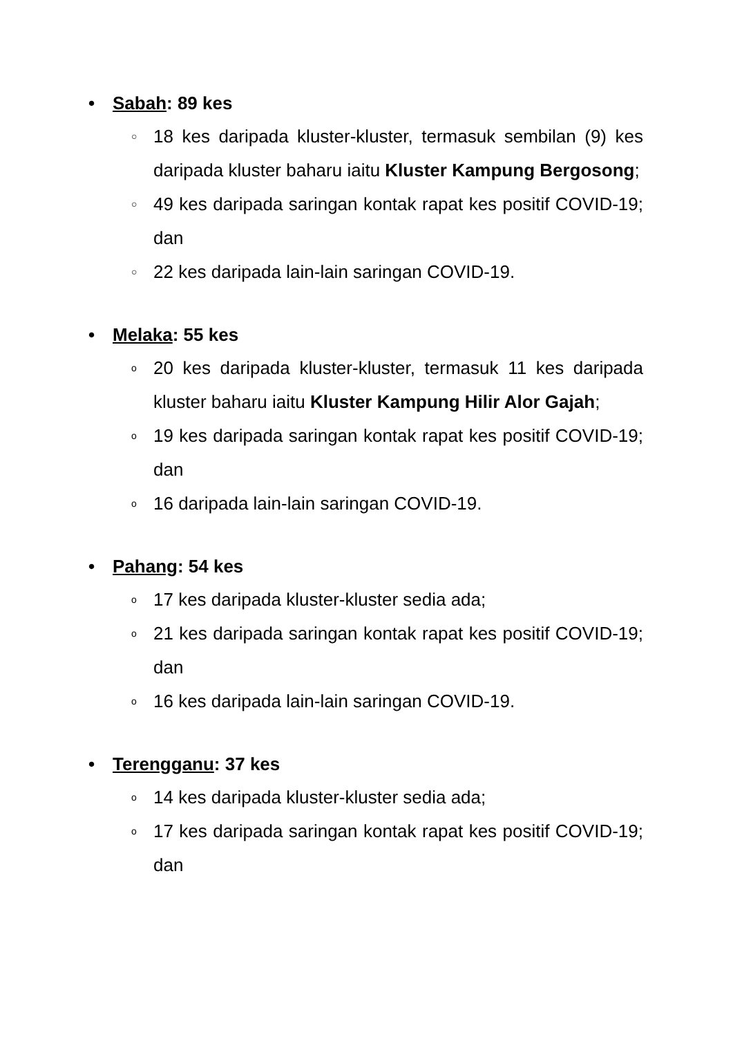• Sabah: 89 kes
○ 18 kes daripada kluster-kluster, termasuk sembilan (9) kes daripada kluster baharu iaitu Kluster Kampung Bergosong;
○ 49 kes daripada saringan kontak rapat kes positif COVID-19; dan
○ 22 kes daripada lain-lain saringan COVID-19.
• Melaka: 55 kes
o 20 kes daripada kluster-kluster, termasuk 11 kes daripada kluster baharu iaitu Kluster Kampung Hilir Alor Gajah;
o 19 kes daripada saringan kontak rapat kes positif COVID-19; dan
o 16 daripada lain-lain saringan COVID-19.
• Pahang: 54 kes
o 17 kes daripada kluster-kluster sedia ada;
o 21 kes daripada saringan kontak rapat kes positif COVID-19; dan
o 16 kes daripada lain-lain saringan COVID-19.
• Terengganu: 37 kes
o 14 kes daripada kluster-kluster sedia ada;
o 17 kes daripada saringan kontak rapat kes positif COVID-19; dan